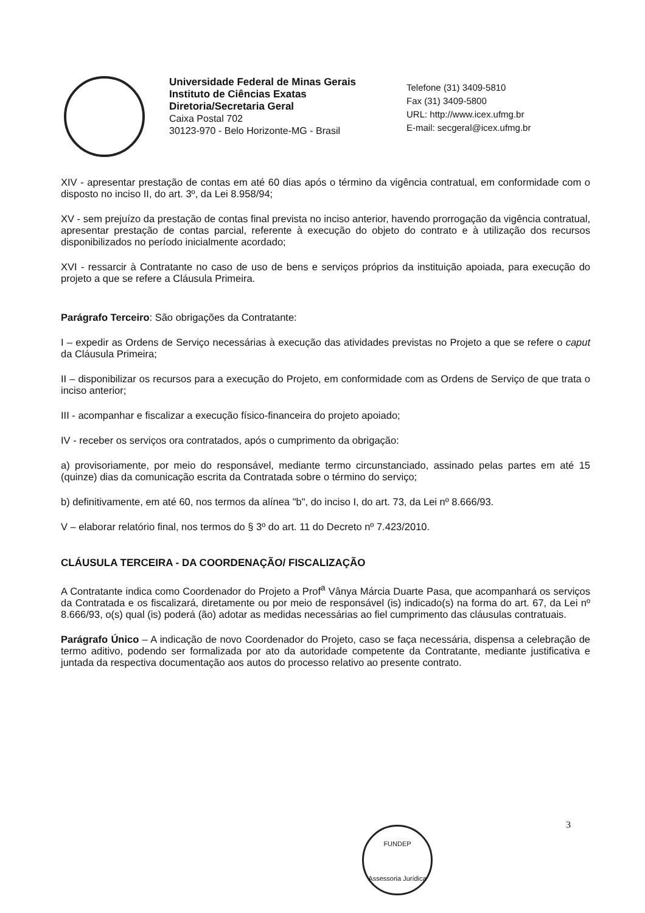Universidade Federal de Minas Gerais
Instituto de Ciências Exatas
Diretoria/Secretaria Geral
Caixa Postal 702
30123-970 - Belo Horizonte-MG - Brasil
Telefone (31) 3409-5810
Fax (31) 3409-5800
URL: http://www.icex.ufmg.br
E-mail: secgeral@icex.ufmg.br
XIV - apresentar prestação de contas em até 60 dias após o término da vigência contratual, em conformidade com o disposto no inciso II, do art. 3º, da Lei 8.958/94;
XV - sem prejuízo da prestação de contas final prevista no inciso anterior, havendo prorrogação da vigência contratual, apresentar prestação de contas parcial, referente à execução do objeto do contrato e à utilização dos recursos disponibilizados no período inicialmente acordado;
XVI - ressarcir à Contratante no caso de uso de bens e serviços próprios da instituição apoiada, para execução do projeto a que se refere a Cláusula Primeira.
Parágrafo Terceiro: São obrigações da Contratante:
I – expedir as Ordens de Serviço necessárias à execução das atividades previstas no Projeto a que se refere o caput da Cláusula Primeira;
II – disponibilizar os recursos para a execução do Projeto, em conformidade com as Ordens de Serviço de que trata o inciso anterior;
III - acompanhar e fiscalizar a execução físico-financeira do projeto apoiado;
IV - receber os serviços ora contratados, após o cumprimento da obrigação:
a) provisoriamente, por meio do responsável, mediante termo circunstanciado, assinado pelas partes em até 15 (quinze) dias da comunicação escrita da Contratada sobre o término do serviço;
b) definitivamente, em até 60, nos termos da alínea "b", do inciso I, do art. 73, da Lei nº 8.666/93.
V – elaborar relatório final, nos termos do § 3º do art. 11 do Decreto nº 7.423/2010.
CLÁUSULA TERCEIRA - DA COORDENAÇÃO/ FISCALIZAÇÃO
A Contratante indica como Coordenador do Projeto a Prof<sup>a</sup> Vânya Márcia Duarte Pasa, que acompanhará os serviços da Contratada e os fiscalizará, diretamente ou por meio de responsável (is) indicado(s) na forma do art. 67, da Lei nº 8.666/93, o(s) qual (is) poderá (ão) adotar as medidas necessárias ao fiel cumprimento das cláusulas contratuais.
Parágrafo Único – A indicação de novo Coordenador do Projeto, caso se faça necessária, dispensa a celebração de termo aditivo, podendo ser formalizada por ato da autoridade competente da Contratante, mediante justificativa e juntada da respectiva documentação aos autos do processo relativo ao presente contrato.
FUNDEP
Assessoria Jurídica
3